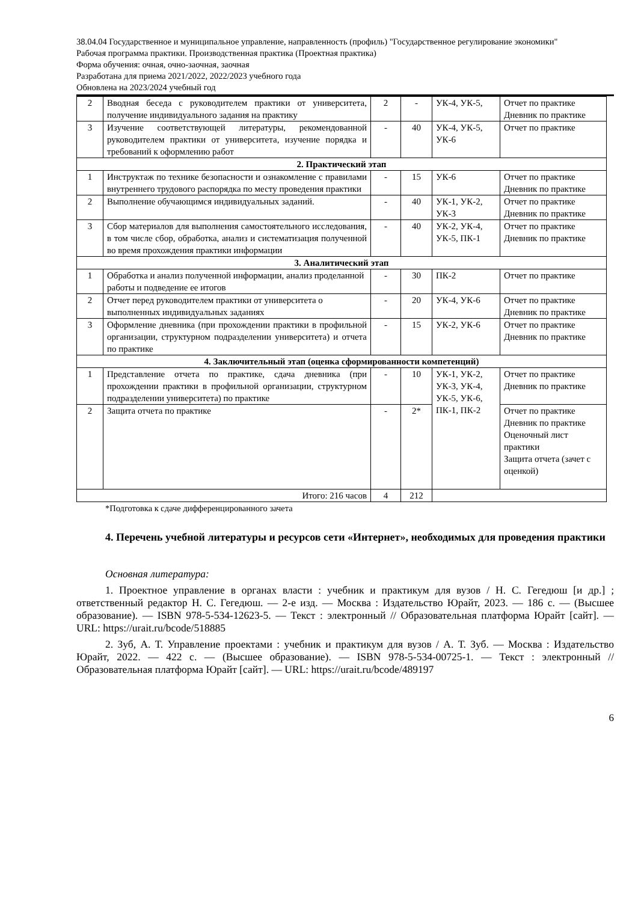38.04.04 Государственное и муниципальное управление, направленность (профиль) "Государственное регулирование экономики"
Рабочая программа практики. Производственная практика (Проектная практика)
Форма обучения: очная, очно-заочная, заочная
Разработана для приема 2021/2022, 2022/2023 учебного года
Обновлена на 2023/2024 учебный год
| 2 | Вводная беседа с руководителем практики от университета, получение индивидуального задания на практику | 2 | - | УК-4, УК-5, | Отчет по практике Дневник по практике |
| 3 | Изучение соответствующей литературы, рекомендованной руководителем практики от университета, изучение порядка и требований к оформлению работ | - | 40 | УК-4, УК-5, УК-6 | Отчет по практике |
| 2. Практический этап | | | | | |
| 1 | Инструктаж по технике безопасности и ознакомление с правилами внутреннего трудового распорядка по месту проведения практики | - | 15 | УК-6 | Отчет по практике Дневник по практике |
| 2 | Выполнение обучающимся индивидуальных заданий. | - | 40 | УК-1, УК-2, УК-3 | Отчет по практике Дневник по практике |
| 3 | Сбор материалов для выполнения самостоятельного исследования, в том числе сбор, обработка, анализ и систематизация полученной во время прохождения практики информации | - | 40 | УК-2, УК-4, УК-5, ПК-1 | Отчет по практике Дневник по практике |
| 3. Аналитический этап | | | | | |
| 1 | Обработка и анализ полученной информации, анализ проделанной работы и подведение ее итогов | - | 30 | ПК-2 | Отчет по практике |
| 2 | Отчет перед руководителем практики от университета о выполненных индивидуальных заданиях | - | 20 | УК-4, УК-6 | Отчет по практике Дневник по практике |
| 3 | Оформление дневника (при прохождении практики в профильной организации, структурном подразделении университета) и отчета по практике | - | 15 | УК-2, УК-6 | Отчет по практике Дневник по практике |
| 4. Заключительный этап (оценка сформированности компетенций) | | | | | |
| 1 | Представление отчета по практике, сдача дневника (при прохождении практики в профильной организации, структурном подразделении университета) по практике | - | 10 | УК-1, УК-2, УК-3, УК-4, УК-5, УК-6, ПК-1, ПК-2 | Отчет по практике Дневник по практике |
| 2 | Защита отчета по практике | - | 2* | | Отчет по практике Дневник по практике Оценочный лист практики Защита отчета (зачет с оценкой) |
| Итого: 216 часов | | 4 | 212 | | |
*Подготовка к сдаче дифференцированного зачета
4. Перечень учебной литературы и ресурсов сети «Интернет», необходимых для проведения практики
Основная литература:
1. Проектное управление в органах власти : учебник и практикум для вузов / Н. С. Гегедюш [и др.] ; ответственный редактор Н. С. Гегедюш. — 2-е изд. — Москва : Издательство Юрайт, 2023. — 186 с. — (Высшее образование). — ISBN 978-5-534-12623-5. — Текст : электронный // Образовательная платформа Юрайт [сайт]. — URL: https://urait.ru/bcode/518885
2. Зуб, А. Т. Управление проектами : учебник и практикум для вузов / А. Т. Зуб. — Москва : Издательство Юрайт, 2022. — 422 с. — (Высшее образование). — ISBN 978-5-534-00725-1. — Текст : электронный // Образовательная платформа Юрайт [сайт]. — URL: https://urait.ru/bcode/489197
6